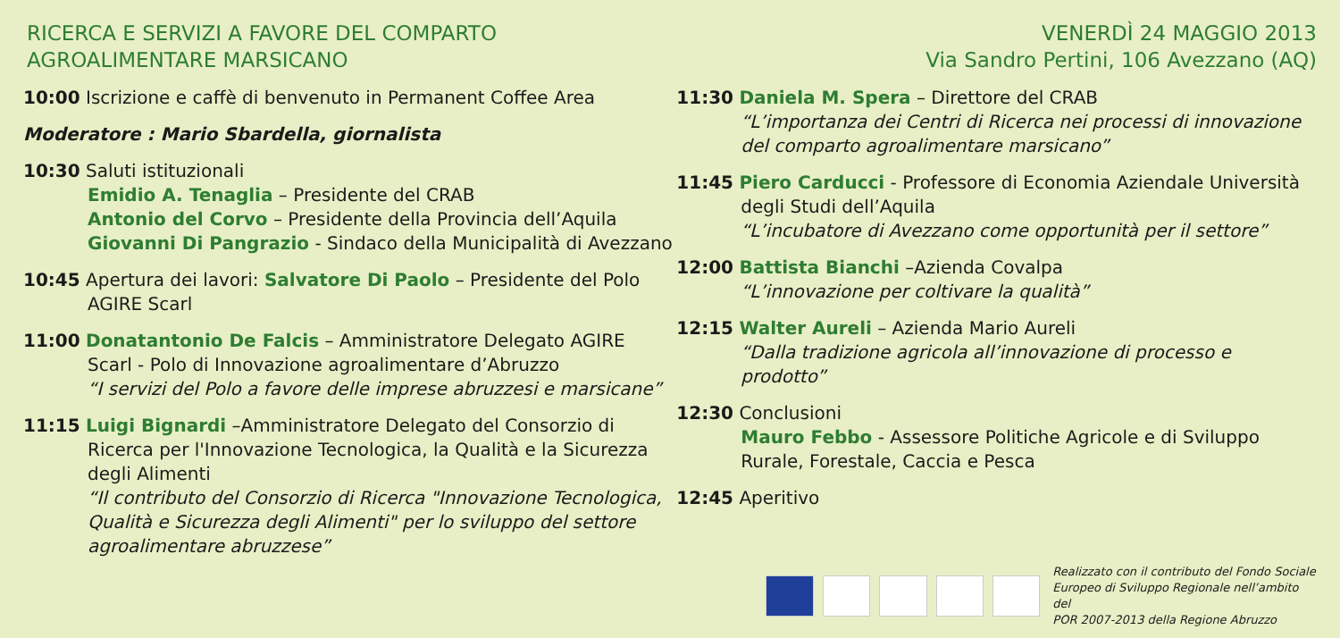RICERCA E SERVIZI A FAVORE DEL COMPARTO
AGROALIMENTARE MARSICANO
VENERDÌ 24 MAGGIO 2013
Via Sandro Pertini, 106 Avezzano (AQ)
10:00 Iscrizione e caffè di benvenuto in Permanent Coffee Area
Moderatore : Mario Sbardella, giornalista
10:30 Saluti istituzionali
Emidio A. Tenaglia – Presidente del CRAB
Antonio del Corvo – Presidente della Provincia dell’Aquila
Giovanni Di Pangrazio - Sindaco della Municipalità di Avezzano
10:45 Apertura dei lavori: Salvatore Di Paolo – Presidente del Polo
AGIRE Scarl
11:00 Donatantonio De Falcis – Amministratore Delegato AGIRE
Scarl - Polo di Innovazione agroalimentare d’Abruzzo
“I servizi del Polo a favore delle imprese abruzzesi e marsicane”
11:15 Luigi Bignardi –Amministratore Delegato del Consorzio di
Ricerca per l'Innovazione Tecnologica, la Qualità e la Sicurezza degli Alimenti
“Il contributo del Consorzio di Ricerca "Innovazione Tecnologica, Qualità e Sicurezza degli Alimenti" per lo sviluppo del settore agroalimentare abruzzese”
11:30 Daniela M. Spera – Direttore del CRAB
“L’importanza dei Centri di Ricerca nei processi di innovazione del comparto agroalimentare marsicano”
11:45 Piero Carducci - Professore di Economia Aziendale Università
degli Studi dell’Aquila
“L’incubatore di Avezzano come opportunità per il settore”
12:00 Battista Bianchi –Azienda Covalpa
“L’innovazione per coltivare la qualità”
12:15 Walter Aureli – Azienda Mario Aureli
“Dalla tradizione agricola all’innovazione di processo e prodotto”
12:30 Conclusioni
Mauro Febbo - Assessore Politiche Agricole e di Sviluppo Rurale, Forestale, Caccia e Pesca
12:45 Aperitivo
Realizzato con il contributo del Fondo Sociale
Europeo di Sviluppo Regionale nell’ambito del
POR 2007-2013 della Regione Abruzzo